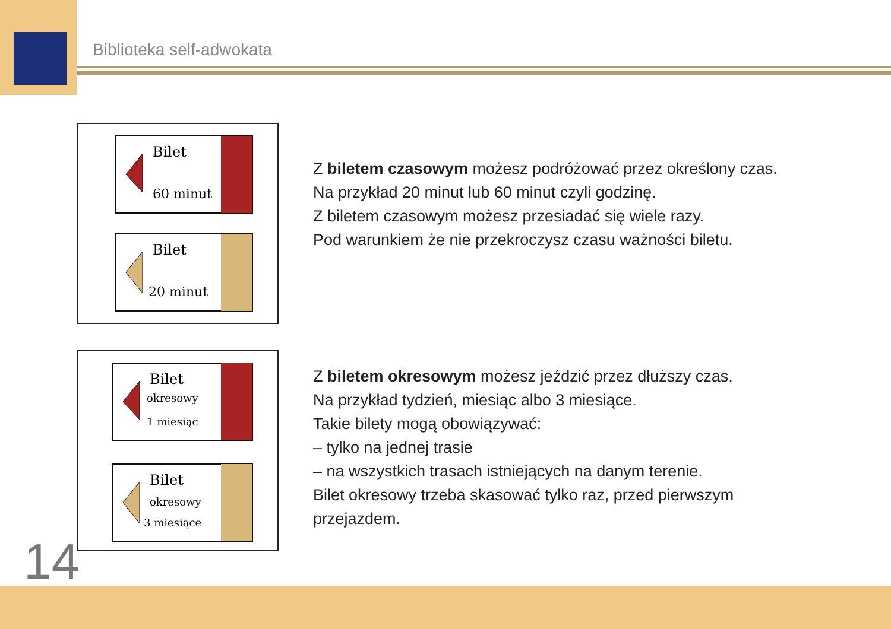Biblioteka self-adwokata
Bilet
60 minut
Bilet
20 minut
Bilet
okresowy
1 miesiąc
Bilet
okresowy
3 miesiące
Z biletem czasowym możesz podróżować przez określony czas.
Na przykład 20 minut lub 60 minut czyli godzinę.
Z biletem czasowym możesz przesiadać się wiele razy.
Pod warunkiem że nie przekroczysz czasu ważności biletu.
Z biletem okresowym możesz jeździć przez dłuższy czas.
Na przykład tydzień, miesiąc albo 3 miesiące.
Takie bilety mogą obowiązywać:
– tylko na jednej trasie
– na wszystkich trasach istniejących na danym terenie.
Bilet okresowy trzeba skasować tylko raz, przed pierwszym
przejazdem.
14